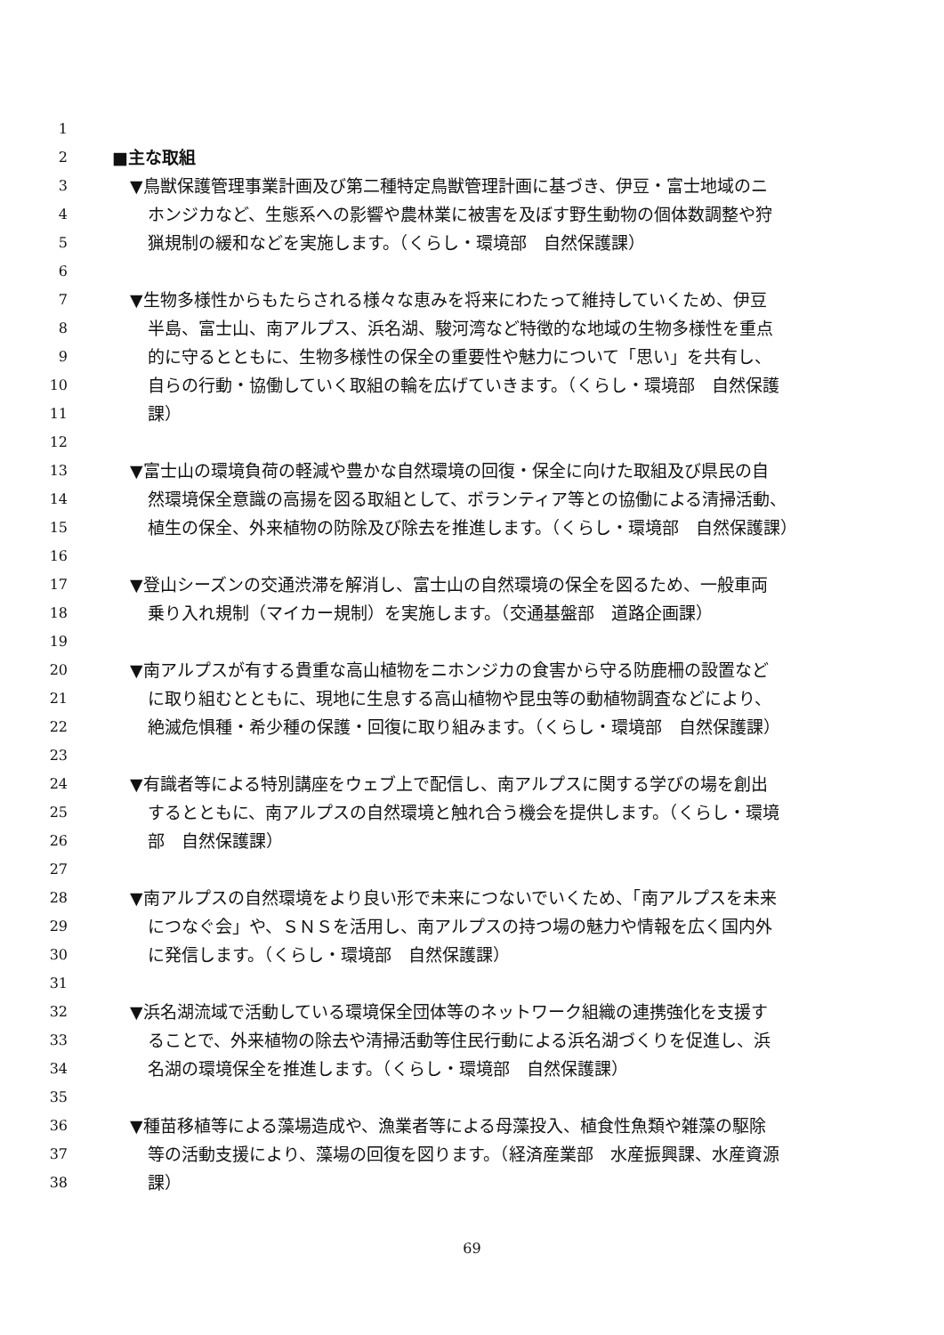1
2 ■主な取組
3 ▼鳥獣保護管理事業計画及び第二種特定鳥獣管理計画に基づき、伊豆・富士地域のニ
4 ホンジカなど、生態系への影響や農林業に被害を及ぼす野生動物の個体数調整や狩
5 猟規制の緩和などを実施します。（くらし・環境部　自然保護課）
6
7 ▼生物多様性からもたらされる様々な恵みを将来にわたって維持していくため、伊豆
8 半島、富士山、南アルプス、浜名湖、駿河湾など特徴的な地域の生物多様性を重点
9 的に守るとともに、生物多様性の保全の重要性や魅力について「思い」を共有し、
10 自らの行動・協働していく取組の輪を広げていきます。（くらし・環境部　自然保護
11 課）
12
13 ▼富士山の環境負荷の軽減や豊かな自然環境の回復・保全に向けた取組及び県民の自
14 然環境保全意識の高揚を図る取組として、ボランティア等との協働による清掃活動、
15 植生の保全、外来植物の防除及び除去を推進します。（くらし・環境部　自然保護課）
16
17 ▼登山シーズンの交通渋滞を解消し、富士山の自然環境の保全を図るため、一般車両
18 乗り入れ規制（マイカー規制）を実施します。（交通基盤部　道路企画課）
19
20 ▼南アルプスが有する貴重な高山植物をニホンジカの食害から守る防鹿柵の設置など
21 に取り組むとともに、現地に生息する高山植物や昆虫等の動植物調査などにより、
22 絶滅危惧種・希少種の保護・回復に取り組みます。（くらし・環境部　自然保護課）
23
24 ▼有識者等による特別講座をウェブ上で配信し、南アルプスに関する学びの場を創出
25 するとともに、南アルプスの自然環境と触れ合う機会を提供します。（くらし・環境
26 部　自然保護課）
27
28 ▼南アルプスの自然環境をより良い形で未来につないでいくため、「南アルプスを未来
29 につなぐ会」や、ＳＮＳを活用し、南アルプスの持つ場の魅力や情報を広く国内外
30 に発信します。（くらし・環境部　自然保護課）
31
32 ▼浜名湖流域で活動している環境保全団体等のネットワーク組織の連携強化を支援す
33 ることで、外来植物の除去や清掃活動等住民行動による浜名湖づくりを促進し、浜
34 名湖の環境保全を推進します。（くらし・環境部　自然保護課）
35
36 ▼種苗移植等による藻場造成や、漁業者等による母藻投入、植食性魚類や雑藻の駆除
37 等の活動支援により、藻場の回復を図ります。（経済産業部　水産振興課、水産資源
38 課）
69